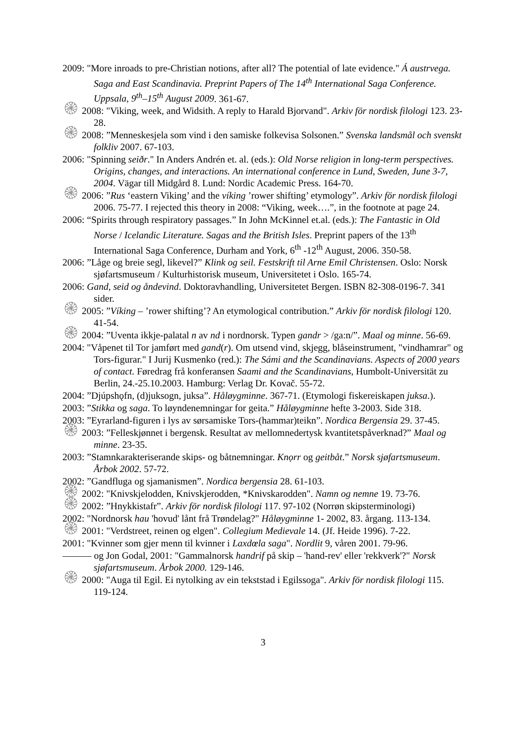2009: "More inroads to pre-Christian notions, after all? The potential of late evidence." Á austrvega. Saga and East Scandinavia. Preprint Papers of The 14<sup>th</sup> International Saga Conference. Uppsala, 9<sup>th</sup>–15<sup>th</sup> August 2009. 361-67.
۞ 2008: "Viking, week, and Widsith. A reply to Harald Bjorvand". Arkiv för nordisk filologi 123. 23-28.
۞ 2008: ”Menneskesjela som vind i den samiske folkevisa Solsonen.” Svenska landsmål och svenskt folkliv 2007. 67-103.
2006: "Spinning seiðr." In Anders Andrén et. al. (eds.): Old Norse religion in long-term perspectives. Origins, changes, and interactions. An international conference in Lund, Sweden, June 3-7, 2004. Vägar till Midgård 8. Lund: Nordic Academic Press. 164-70.
۞ 2006: ”Rus ‘eastern Viking’ and the víking ’rower shifting’ etymology”. Arkiv för nordisk filologi 2006. 75-77. I rejected this theory in 2008: “Viking, week….”, in the footnote at page 24.
2006: “Spirits through respiratory passages.” In John McKinnel et.al. (eds.): The Fantastic in Old Norse / Icelandic Literature. Sagas and the British Isles. Preprint papers of the 13<sup>th</sup> International Saga Conference, Durham and York, 6<sup>th</sup> -12<sup>th</sup> August, 2006. 350-58.
2006: ”Låge og breie segl, likevel?” Klink og seil. Festskrift til Arne Emil Christensen. Oslo: Norsk sjøfartsmuseum / Kulturhistorisk museum, Universitetet i Oslo. 165-74.
2006: Gand, seid og åndevind. Doktoravhandling, Universitetet Bergen. ISBN 82-308-0196-7. 341 sider.
۞ 2005: ”Víking – ’rower shifting’? An etymological contribution.” Arkiv för nordisk filologi 120. 41-54.
۞ 2004: ”Uventa ikkje-palatal n av nd i nordnorsk. Typen gandr > /ga:n/”. Maal og minne. 56-69.
2004: "Våpenet til Tor jamført med gand(r). Om utsend vind, skjegg, blåseinstrument, "vindhamrar" og Tors-figurar." I Jurij Kusmenko (red.): The Sámi and the Scandinavians. Aspects of 2000 years of contact. Føredrag frå konferansen Saami and the Scandinavians, Humbolt-Universität zu Berlin, 24.-25.10.2003. Hamburg: Verlag Dr. Kovač. 55-72.
2004: ”Djúpshǫfn, (d)juksogn, juksa”. Håløygminne. 367-71. (Etymologi fiskereiskapen juksa.).
2003: ”Stikka og saga. To løyndenemningar for geita.” Håløygminne hefte 3-2003. Side 318.
2003: ”Eyrarland-figuren i lys av sørsamiske Tors-(hammar)teikn”. Nordica Bergensia 29. 37-45.
۞ 2003: ”Felleskjønnet i bergensk. Resultat av mellomnedertysk kvantitetspåverknad?” Maal og minne. 23-35.
2003: ”Stamnkarakteriserande skips- og båtnemningar. Knọrr og geitbåt.” Norsk sjøfartsmuseum. Årbok 2002. 57-72.
2002: ”Gandfluga og sjamanismen”. Nordica bergensia 28. 61-103.
۞ 2002: "Knivskjelodden, Knivskjerodden, *Knivskarodden". Namn og nemne 19. 73-76.
۞ 2002: ”Hnykkistafr”. Arkiv för nordisk filologi 117. 97-102 (Norrøn skipsterminologi)
2002: "Nordnorsk hau 'hovud' lånt frå Trøndelag?" Håløygminne 1- 2002, 83. årgang. 113-134.
۞ 2001: "Verdstreet, reinen og elgen". Collegium Medievale 14. (Jf. Heide 1996). 7-22.
2001: "Kvinner som gjer menn til kvinner i Laxdœla saga". Nordlit 9, våren 2001. 79-96.
——— og Jon Godal, 2001: "Gammalnorsk handrif på skip – 'hand-rev' eller 'rekkverk'?" Norsk sjøfartsmuseum. Årbok 2000. 129-146.
۞ 2000: "Auga til Egil. Ei nytolking av ein tekststad i Egilssoga". Arkiv för nordisk filologi 115. 119-124.
3